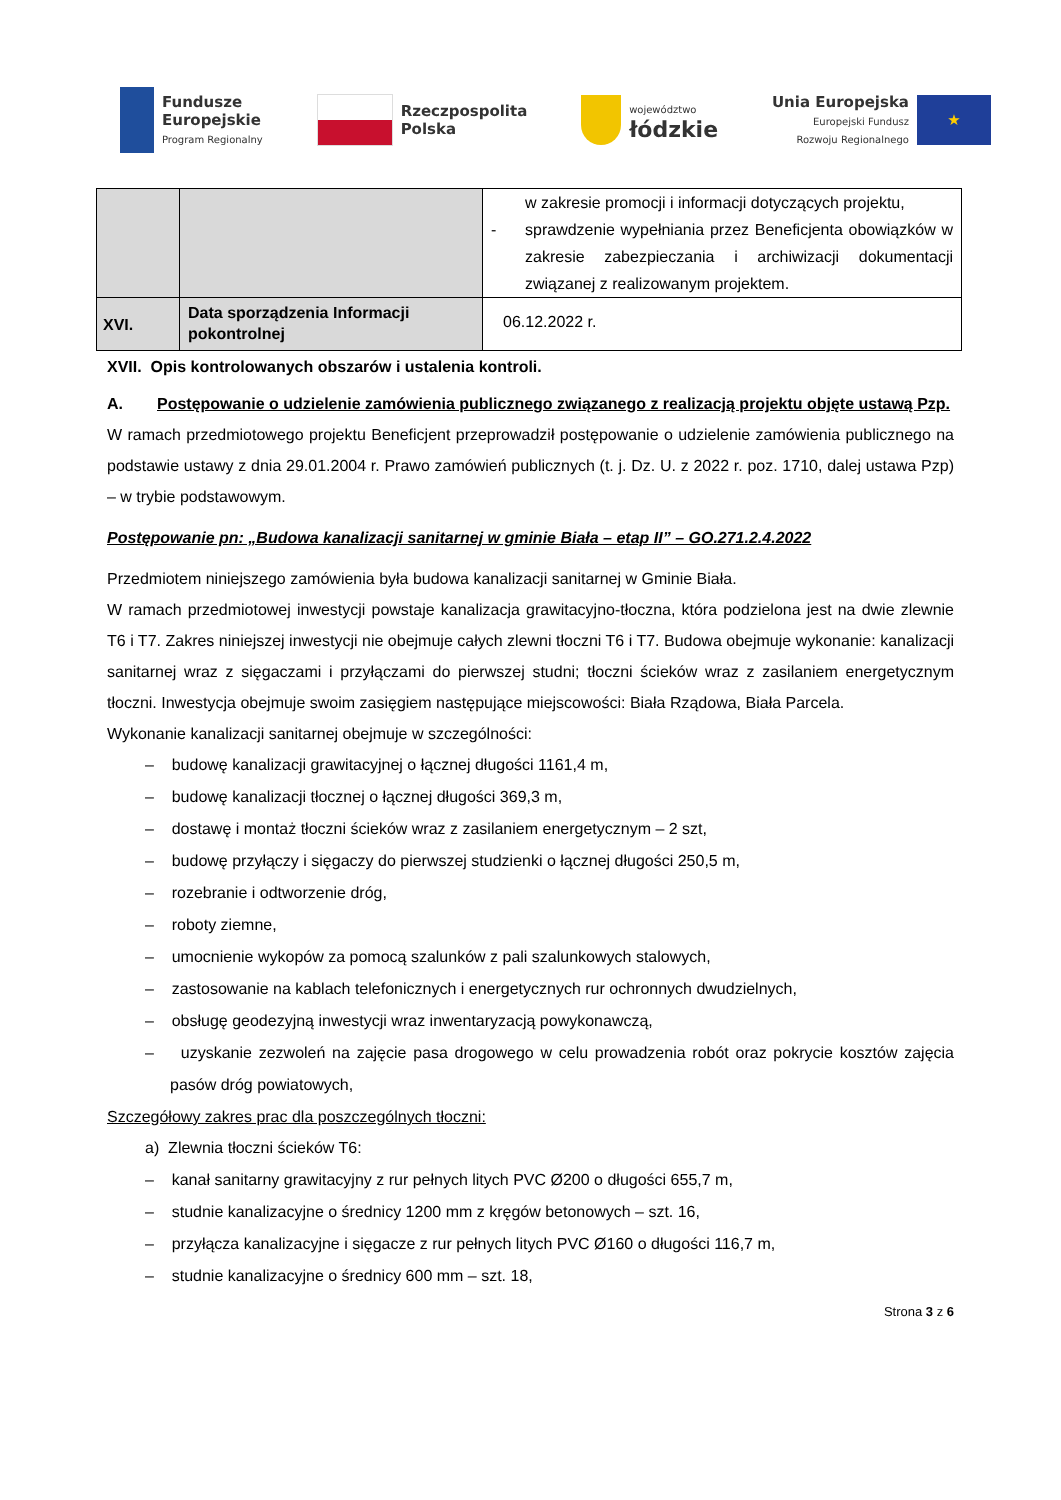Fundusze
Europejskie
Program Regionalny
Rzeczpospolita
Polska
województwo
łódzkie
Unia Europejska
Europejski Fundusz
Rozwoju Regionalnego
★
| | | w zakresie promocji i informacji dotyczących projektu, - sprawdzenie wypełniania przez Beneficjenta obowiązków w zakresie zabezpieczania i archiwizacji dokumentacji związanej z realizowanym projektem. |
| XVI. | Data sporządzenia Informacji pokontrolnej | 06.12.2022 r. |
XVII. Opis kontrolowanych obszarów i ustalenia kontroli.
A. Postępowanie o udzielenie zamówienia publicznego związanego z realizacją projektu objęte ustawą Pzp.
W ramach przedmiotowego projektu Beneficjent przeprowadził postępowanie o udzielenie zamówienia publicznego na podstawie ustawy z dnia 29.01.2004 r. Prawo zamówień publicznych (t. j. Dz. U. z 2022 r. poz. 1710, dalej ustawa Pzp) – w trybie podstawowym.
Postępowanie pn: „Budowa kanalizacji sanitarnej w gminie Biała – etap II” – GO.271.2.4.2022
Przedmiotem niniejszego zamówienia była budowa kanalizacji sanitarnej w Gminie Biała.
W ramach przedmiotowej inwestycji powstaje kanalizacja grawitacyjno-tłoczna, która podzielona jest na dwie zlewnie T6 i T7. Zakres niniejszej inwestycji nie obejmuje całych zlewni tłoczni T6 i T7. Budowa obejmuje wykonanie: kanalizacji sanitarnej wraz z sięgaczami i przyłączami do pierwszej studni; tłoczni ścieków wraz z zasilaniem energetycznym tłoczni. Inwestycja obejmuje swoim zasięgiem następujące miejscowości: Biała Rządowa, Biała Parcela.
Wykonanie kanalizacji sanitarnej obejmuje w szczególności:
– budowę kanalizacji grawitacyjnej o łącznej długości 1161,4 m,
– budowę kanalizacji tłocznej o łącznej długości 369,3 m,
– dostawę i montaż tłoczni ścieków wraz z zasilaniem energetycznym – 2 szt,
– budowę przyłączy i sięgaczy do pierwszej studzienki o łącznej długości 250,5 m,
– rozebranie i odtworzenie dróg,
– roboty ziemne,
– umocnienie wykopów za pomocą szalunków z pali szalunkowych stalowych,
– zastosowanie na kablach telefonicznych i energetycznych rur ochronnych dwudzielnych,
– obsługę geodezyjną inwestycji wraz inwentaryzacją powykonawczą,
– uzyskanie zezwoleń na zajęcie pasa drogowego w celu prowadzenia robót oraz pokrycie kosztów zajęcia pasów dróg powiatowych,
Szczegółowy zakres prac dla poszczególnych tłoczni:
a) Zlewnia tłoczni ścieków T6:
– kanał sanitarny grawitacyjny z rur pełnych litych PVC Ø200 o długości 655,7 m,
– studnie kanalizacyjne o średnicy 1200 mm z kręgów betonowych – szt. 16,
– przyłącza kanalizacyjne i sięgacze z rur pełnych litych PVC Ø160 o długości 116,7 m,
– studnie kanalizacyjne o średnicy 600 mm – szt. 18,
Strona 3 z 6